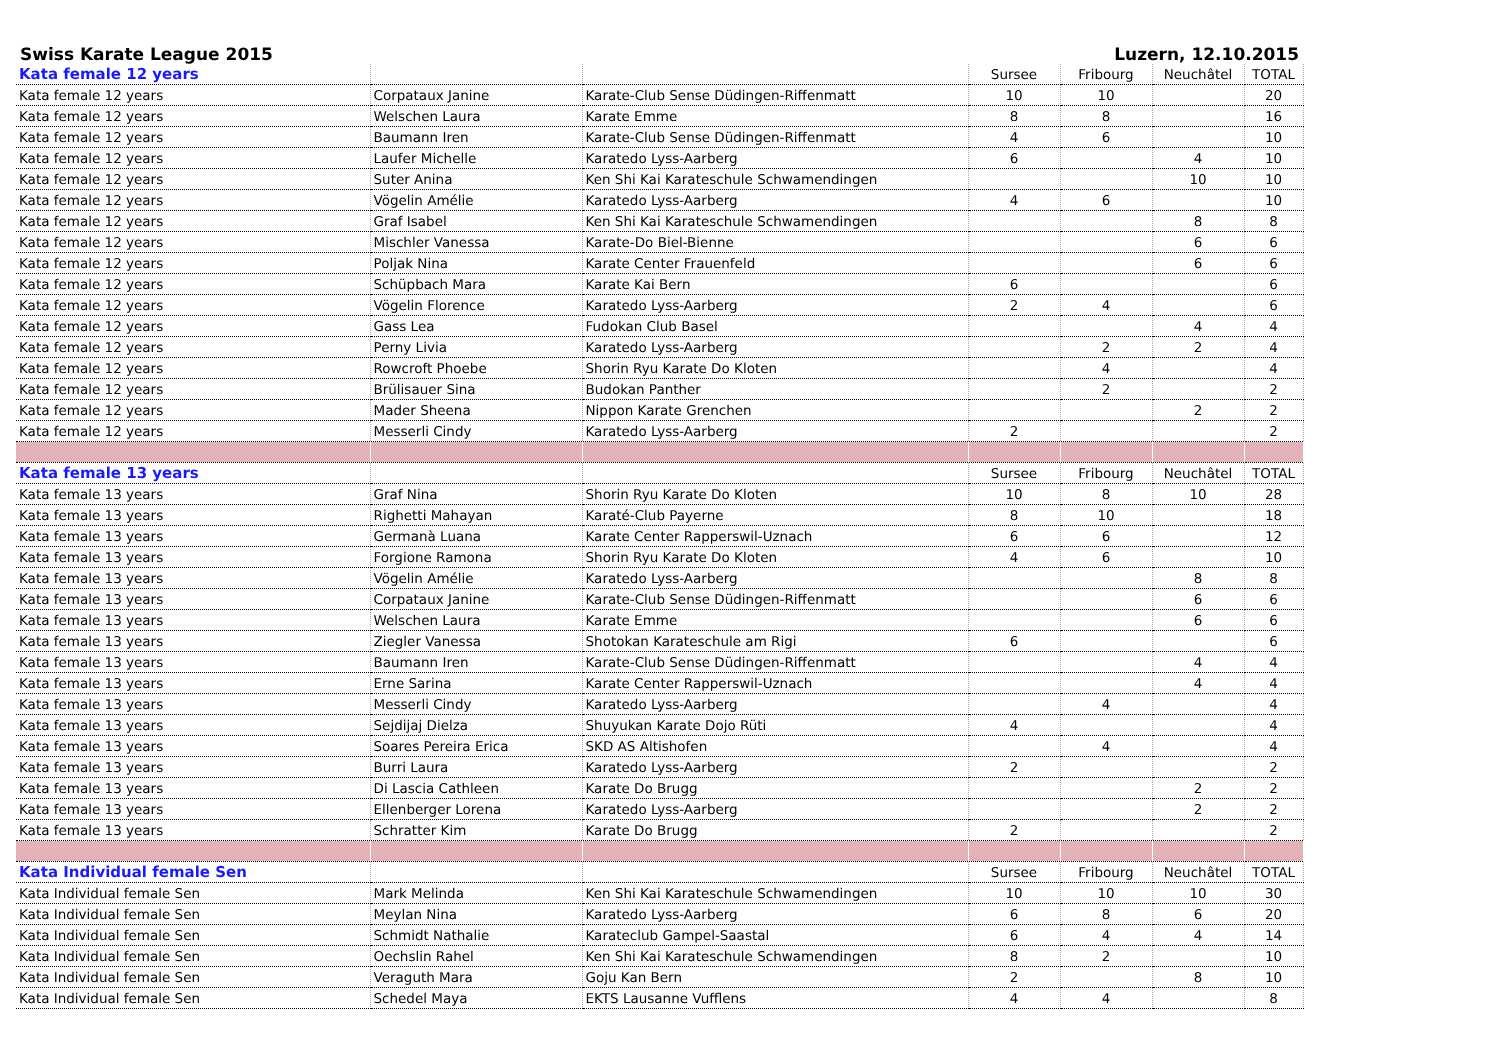Swiss Karate League 2015 Luzern, 12.10.2015
| Kata female 12 years | | | Sursee | Fribourg | Neuchâtel | TOTAL |
| Kata female 12 years | Corpataux Janine | Karate-Club Sense Düdingen-Riffenmatt | 10 | 10 | | 20 |
| Kata female 12 years | Welschen Laura | Karate Emme | 8 | 8 | | 16 |
| Kata female 12 years | Baumann Iren | Karate-Club Sense Düdingen-Riffenmatt | 4 | 6 | | 10 |
| Kata female 12 years | Laufer Michelle | Karatedo Lyss-Aarberg | 6 | | 4 | 10 |
| Kata female 12 years | Suter Anina | Ken Shi Kai Karateschule Schwamendingen | | | 10 | 10 |
| Kata female 12 years | Vögelin Amélie | Karatedo Lyss-Aarberg | 4 | 6 | | 10 |
| Kata female 12 years | Graf Isabel | Ken Shi Kai Karateschule Schwamendingen | | | 8 | 8 |
| Kata female 12 years | Mischler Vanessa | Karate-Do Biel-Bienne | | | 6 | 6 |
| Kata female 12 years | Poljak Nina | Karate Center Frauenfeld | | | 6 | 6 |
| Kata female 12 years | Schüpbach Mara | Karate Kai Bern | 6 | | | 6 |
| Kata female 12 years | Vögelin Florence | Karatedo Lyss-Aarberg | 2 | 4 | | 6 |
| Kata female 12 years | Gass Lea | Fudokan Club Basel | | | 4 | 4 |
| Kata female 12 years | Perny Livia | Karatedo Lyss-Aarberg | | 2 | 2 | 4 |
| Kata female 12 years | Rowcroft Phoebe | Shorin Ryu Karate Do Kloten | | 4 | | 4 |
| Kata female 12 years | Brülisauer Sina | Budokan Panther | | 2 | | 2 |
| Kata female 12 years | Mader Sheena | Nippon Karate Grenchen | | | 2 | 2 |
| Kata female 12 years | Messerli Cindy | Karatedo Lyss-Aarberg | 2 | | | 2 |
| Kata female 13 years | | | Sursee | Fribourg | Neuchâtel | TOTAL |
| Kata female 13 years | Graf Nina | Shorin Ryu Karate Do Kloten | 10 | 8 | 10 | 28 |
| Kata female 13 years | Righetti Mahayan | Karaté-Club Payerne | 8 | 10 | | 18 |
| Kata female 13 years | Germanà Luana | Karate Center Rapperswil-Uznach | 6 | 6 | | 12 |
| Kata female 13 years | Forgione Ramona | Shorin Ryu Karate Do Kloten | 4 | 6 | | 10 |
| Kata female 13 years | Vögelin Amélie | Karatedo Lyss-Aarberg | | | 8 | 8 |
| Kata female 13 years | Corpataux Janine | Karate-Club Sense Düdingen-Riffenmatt | | | 6 | 6 |
| Kata female 13 years | Welschen Laura | Karate Emme | | | 6 | 6 |
| Kata female 13 years | Ziegler Vanessa | Shotokan Karateschule am Rigi | 6 | | | 6 |
| Kata female 13 years | Baumann Iren | Karate-Club Sense Düdingen-Riffenmatt | | | 4 | 4 |
| Kata female 13 years | Erne Sarina | Karate Center Rapperswil-Uznach | | | 4 | 4 |
| Kata female 13 years | Messerli Cindy | Karatedo Lyss-Aarberg | | 4 | | 4 |
| Kata female 13 years | Sejdijaj Dielza | Shuyukan Karate Dojo Rüti | 4 | | | 4 |
| Kata female 13 years | Soares Pereira Erica | SKD AS Altishofen | | 4 | | 4 |
| Kata female 13 years | Burri Laura | Karatedo Lyss-Aarberg | 2 | | | 2 |
| Kata female 13 years | Di Lascia Cathleen | Karate Do Brugg | | | 2 | 2 |
| Kata female 13 years | Ellenberger Lorena | Karatedo Lyss-Aarberg | | | 2 | 2 |
| Kata female 13 years | Schratter Kim | Karate Do Brugg | 2 | | | 2 |
| Kata Individual female Sen | | | Sursee | Fribourg | Neuchâtel | TOTAL |
| Kata Individual female Sen | Mark Melinda | Ken Shi Kai Karateschule Schwamendingen | 10 | 10 | 10 | 30 |
| Kata Individual female Sen | Meylan Nina | Karatedo Lyss-Aarberg | 6 | 8 | 6 | 20 |
| Kata Individual female Sen | Schmidt Nathalie | Karateclub Gampel-Saastal | 6 | 4 | 4 | 14 |
| Kata Individual female Sen | Oechslin Rahel | Ken Shi Kai Karateschule Schwamendingen | 8 | 2 | | 10 |
| Kata Individual female Sen | Veraguth Mara | Goju Kan Bern | 2 | | 8 | 10 |
| Kata Individual female Sen | Schedel Maya | EKTS Lausanne Vufflens | 4 | 4 | | 8 |